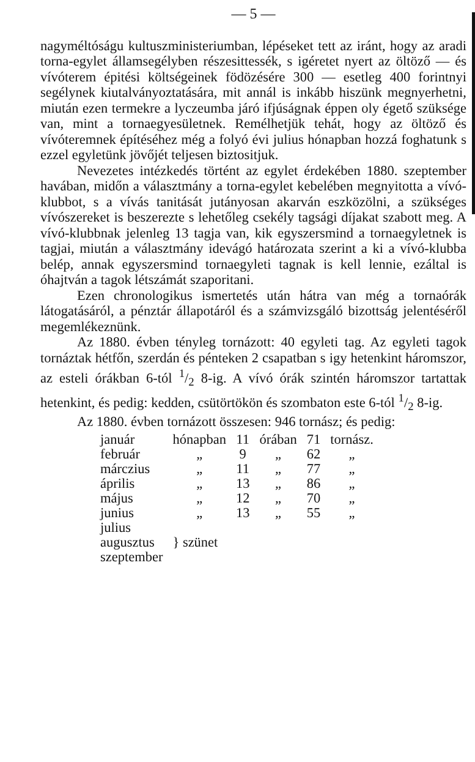— 5 —
nagyméltóságu kultuszministeriumban, lépéseket tett az iránt, hogy az aradi torna-egylet államsegélyben részesittessék, s igéretet nyert az öltöző — és vívóterem épitési költségeinek födözésére 300 — esetleg 400 forintnyi segélynek kiutalványoztatására, mit annál is inkább hiszünk megnyerhetni, miután ezen termekre a lyczeumba járó ifjúságnak éppen oly égető szüksége van, mint a tornaegyesületnek. Remélhetjük tehát, hogy az öltöző és vívóteremnek építéséhez még a folyó évi julius hónapban hozzá foghatunk s ezzel egyletünk jövőjét teljesen biztositjuk.
Nevezetes intézkedés történt az egylet érdekében 1880. szeptember havában, midőn a választmány a torna-egylet kebelében megnyitotta a vívó-klubbot, s a vívás tanitását jutányosan akarván eszközölni, a szükséges vívószereket is beszerezte s lehetőleg csekély tagsági díjakat szabott meg. A vívó-klubbnak jelenleg 13 tagja van, kik egyszersmind a tornaegyletnek is tagjai, miután a választmány idevágó határozata szerint a ki a vívó-klubba belép, annak egyszersmind tornaegyleti tagnak is kell lennie, ezáltal is óhajtván a tagok létszámát szaporitani.
Ezen chronologikus ismertetés után hátra van még a tornaórák látogatásáról, a pénztár állapotáról és a számvizsgáló bizottság jelentéséről megemlékeznünk.
Az 1880. évben tényleg tornázott: 40 egyleti tag. Az egyleti tagok tornáztak hétfőn, szerdán és pénteken 2 csapatban s igy hetenkint háromszor, az esteli órákban 6-tól 1/2 8-ig. A vívó órák szintén háromszor tartattak hetenkint, és pedig: kedden, csütörtökön és szombaton este 6-tól 1/2 8-ig.
Az 1880. évben tornázott összesen: 946 tornász; és pedig:
| január | hónapban | 11 | órában | 71 | tornász. |
| február | „ | 9 | „ | 62 | „ |
| márczius | „ | 11 | „ | 77 | „ |
| április | „ | 13 | „ | 86 | „ |
| május | „ | 12 | „ | 70 | „ |
| junius | „ | 13 | „ | 55 | „ |
| julius | } szünet | | | | |
| augusztus | | | | | |
| szeptember | | | | | |